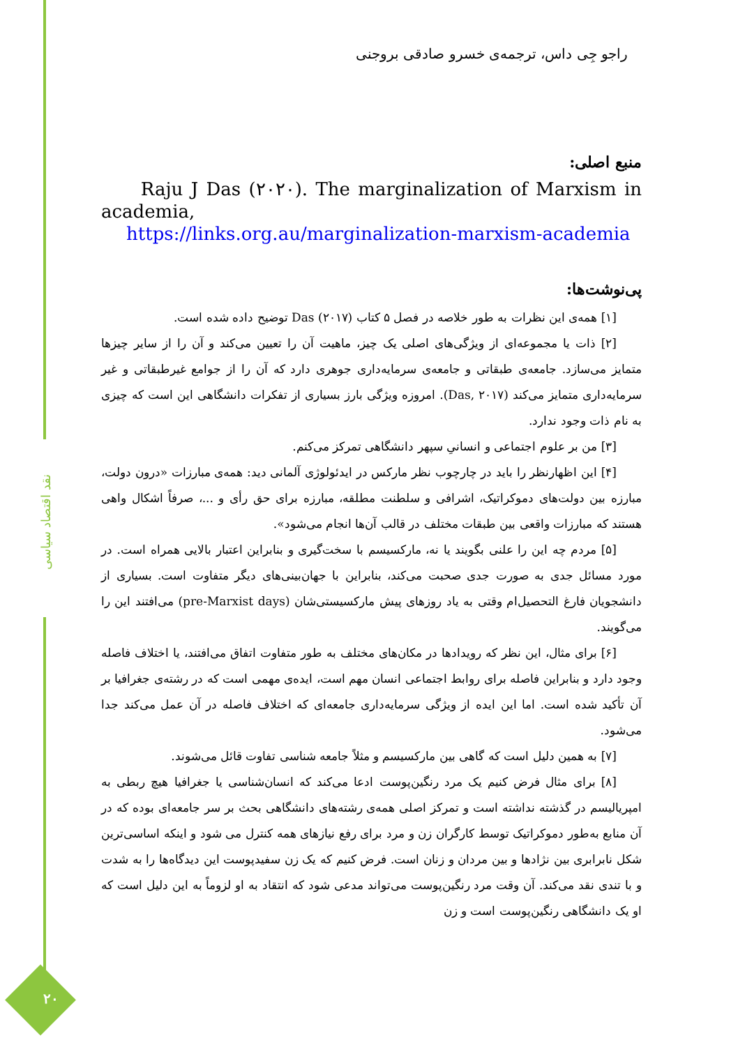نقد اقتصاد سیاسی
۲۰
راجو جِی داس، ترجمه‌ی خسرو صادقی بروجنی
منبع اصلی:
Raju J Das (۲۰۲۰). The marginalization of Marxism in academia,
https://links.org.au/marginalization-marxism-academia
پی‌نوشت‌ها:
[۱] همه‌ی این نظرات به طور خلاصه در فصل ۵ کتاب Das (۲۰۱۷) توضیح داده شده است.
[۲] ذات یا مجموعه‌ای از ویژگی‌های اصلی یک چیز، ماهیت آن را تعیین می‌کند و آن را از سایر چیزها متمایز می‌سازد. جامعه‌ی طبقاتی و جامعه‌ی سرمایه‌داری جوهری دارد که آن را از جوامع غیرطبقاتی و غیر سرمایه‌داری متمایز می‌کند (Das, ۲۰۱۷). امروزه ویژگی بارز بسیاری از تفکرات دانشگاهی این است که چیزی به نام ذات وجود ندارد.
[۳] من بر علوم اجتماعی و انسانیِ سپهر دانشگاهی تمرکز می‌کنم.
[۴] این اظهارنظر را باید در چارچوب نظر مارکس در ایدئولوژی آلمانی دید: همه‌ی مبارزات «درون دولت، مبارزه بین دولت‌های دموکراتیک، اشرافی و سلطنت مطلقه، مبارزه برای حق رأی و ...، صرفاً اشکال واهی هستند که مبارزات واقعی بین طبقات مختلف در قالب آن‌ها انجام می‌شود».
[۵] مردم چه این را علنی بگویند یا نه، مارکسیسم با سخت‌گیری و بنابراین اعتبار بالایی همراه است. در مورد مسائل جدی به صورت جدی صحبت می‌کند، بنابراین با جهان‌بینی‌های دیگر متفاوت است. بسیاری از دانشجویان فارغ التحصیل‌ام وقتی به یاد روزهای پیش مارکسیستی‌شان (pre-Marxist days) می‌افتند این را می‌گویند.
[۶] برای مثال، این نظر که رویدادها در مکان‌های مختلف به طور متفاوت اتفاق می‌افتند، یا اختلاف فاصله وجود دارد و بنابراین فاصله برای روابط اجتماعی انسان مهم است، ایده‌ی مهمی است که در رشته‌ی جغرافیا بر آن تأکید شده است. اما این ایده از ویژگی سرمایه‌داری جامعه‌ای که اختلاف فاصله در آن عمل می‌کند جدا می‌شود.
[۷] به همین دلیل است که گاهی بین مارکسیسم و مثلاً جامعه شناسی تفاوت قائل می‌شوند.
[۸] برای مثال فرض کنیم یک مرد رنگین‌پوست ادعا می‌کند که انسان‌شناسی یا جغرافیا هیچ ربطی به امپریالیسم در گذشته نداشته است و تمرکز اصلی همه‌ی رشته‌های دانشگاهی بحث بر سر جامعه‌ای بوده که در آن منابع به‌طور دموکراتیک توسط کارگران زن و مرد برای رفع نیازهای همه کنترل می شود و اینکه اساسی‌ترین شکل نابرابری بین نژادها و بین مردان و زنان است. فرض کنیم که یک زن سفیدپوست این دیدگاه‌ها را به شدت و با تندی نقد می‌کند. آن وقت مرد رنگین‌پوست می‌تواند مدعی شود که انتقاد به او لزوماً به این دلیل است که او یک دانشگاهی رنگین‌پوست است و زن